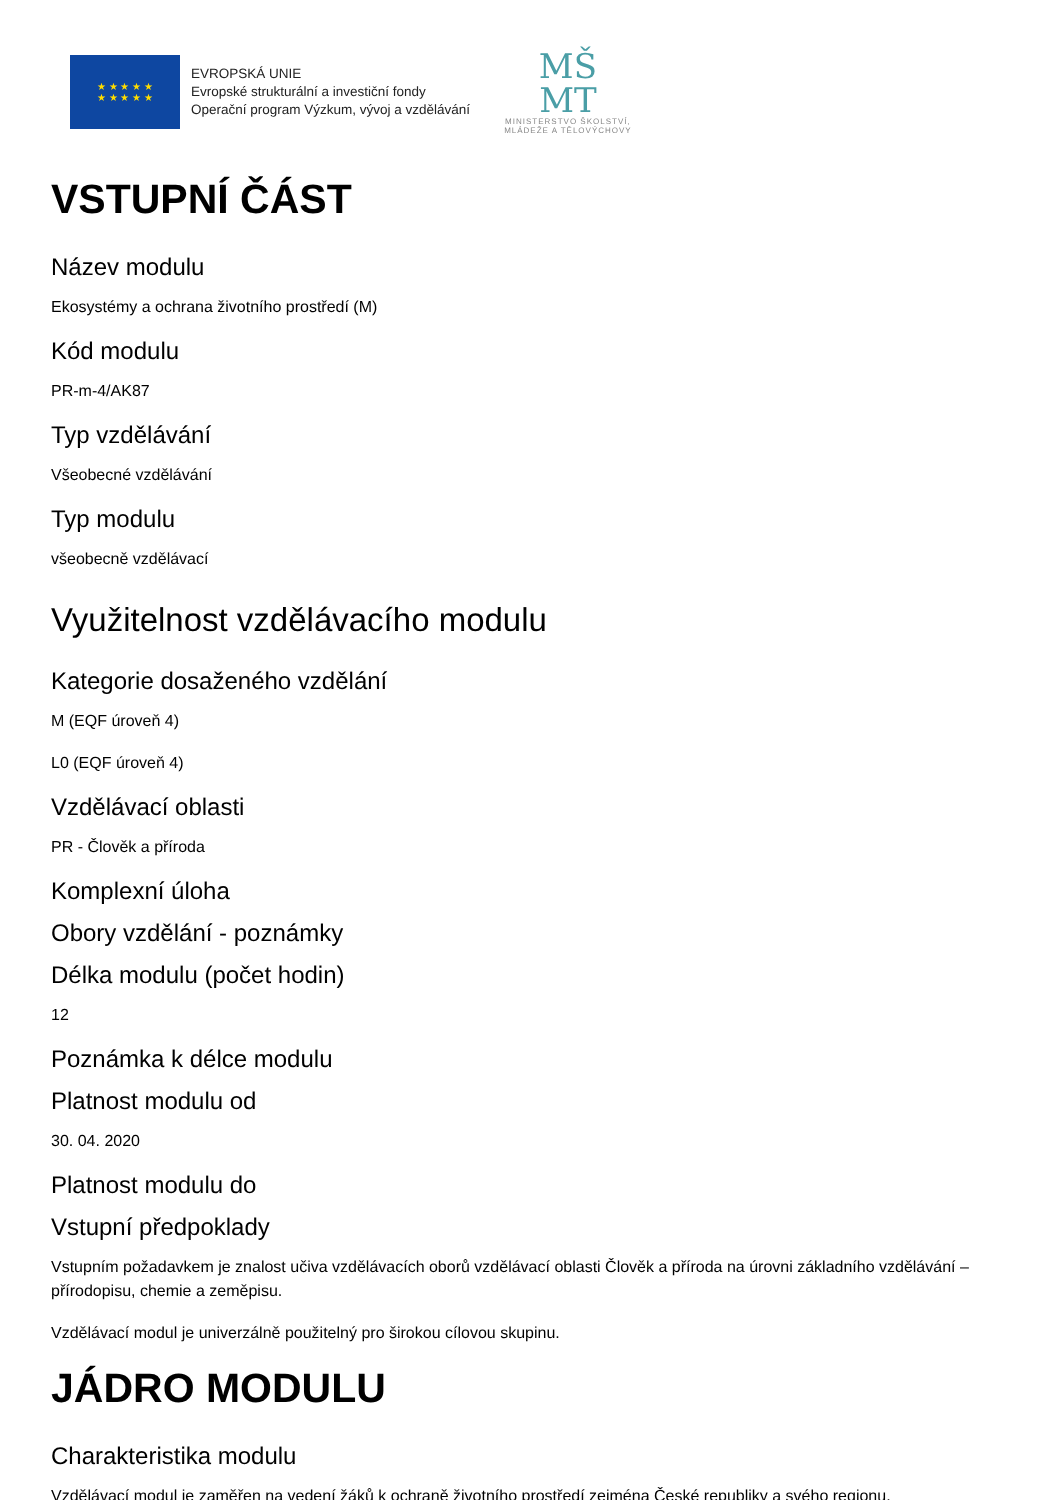★ ★ ★ ★ ★
★ ★ ★ ★ ★
EVROPSKÁ UNIE
Evropské strukturální a investiční fondy
Operační program Výzkum, vývoj a vzdělávání
MŠ
MT
MINISTERSTVO ŠKOLSTVÍ,
MLÁDEŽE A TĚLOVÝCHOVY
VSTUPNÍ ČÁST
Název modulu
Ekosystémy a ochrana životního prostředí (M)
Kód modulu
PR-m-4/AK87
Typ vzdělávání
Všeobecné vzdělávání
Typ modulu
všeobecně vzdělávací
Využitelnost vzdělávacího modulu
Kategorie dosaženého vzdělání
M (EQF úroveň 4)
L0 (EQF úroveň 4)
Vzdělávací oblasti
PR - Člověk a příroda
Komplexní úloha
Obory vzdělání - poznámky
Délka modulu (počet hodin)
12
Poznámka k délce modulu
Platnost modulu od
30. 04. 2020
Platnost modulu do
Vstupní předpoklady
Vstupním požadavkem je znalost učiva vzdělávacích oborů vzdělávací oblasti Člověk a příroda na úrovni základního vzdělávání – přírodopisu, chemie a zeměpisu.
Vzdělávací modul je univerzálně použitelný pro širokou cílovou skupinu.
JÁDRO MODULU
Charakteristika modulu
Vzdělávací modul je zaměřen na vedení žáků k ochraně životního prostředí zejména České republiky a svého regionu,